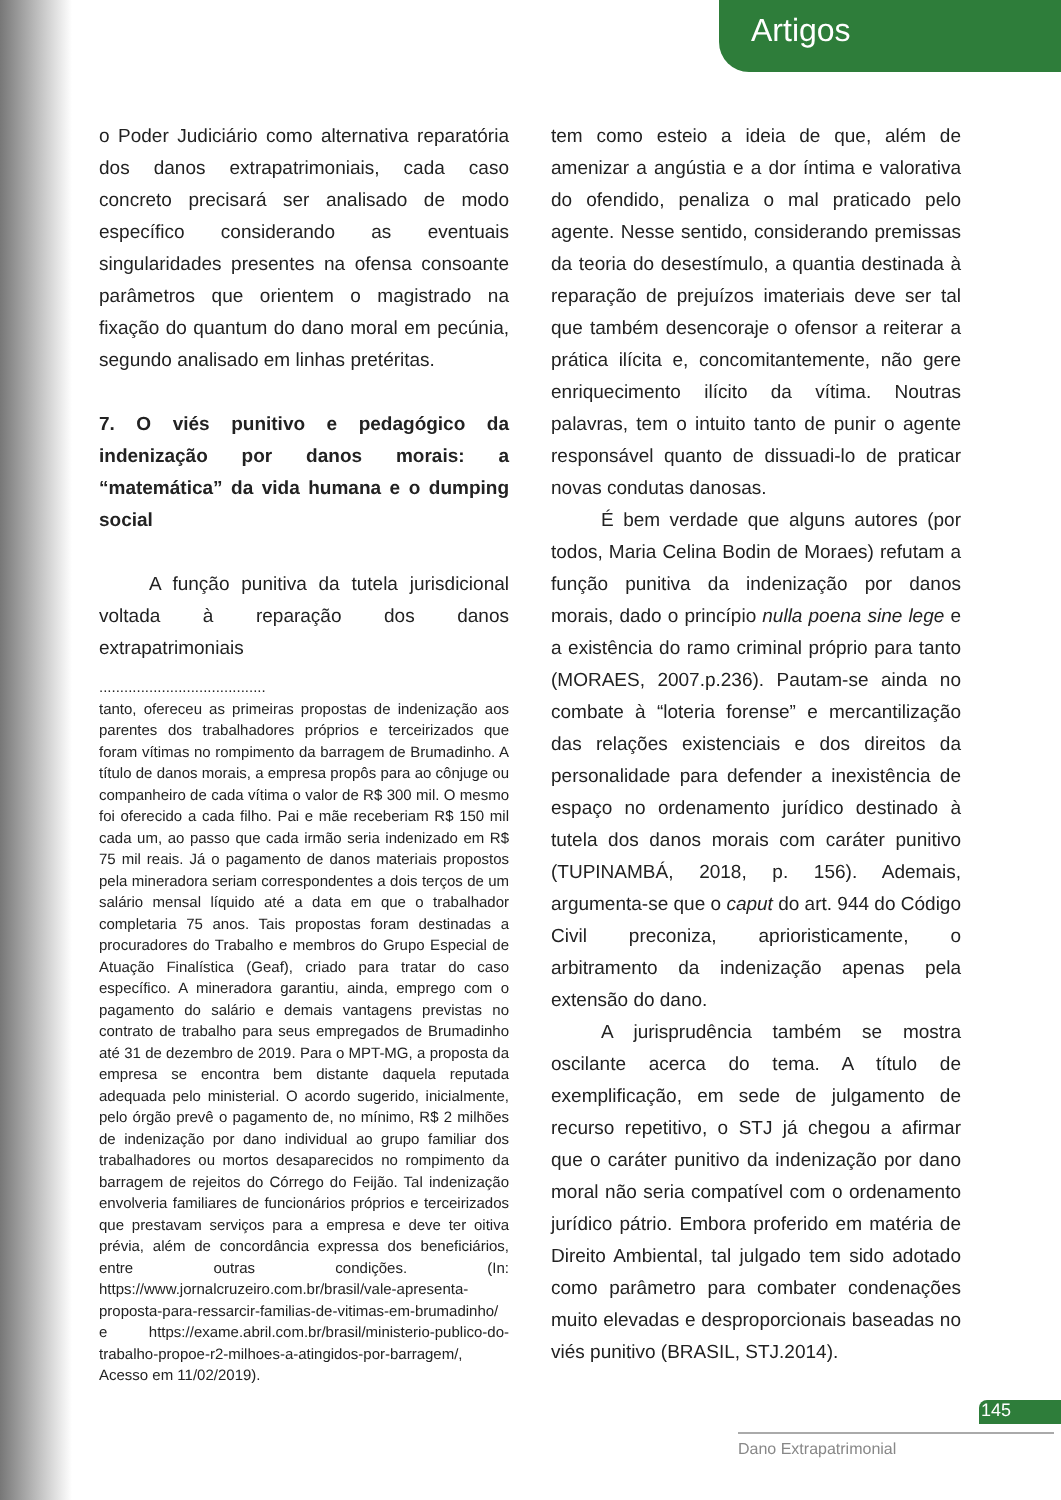Artigos
o Poder Judiciário como alternativa reparatória dos danos extrapatrimoniais, cada caso concreto precisará ser analisado de modo específico considerando as eventuais singularidades presentes na ofensa consoante parâmetros que orientem o magistrado na fixação do quantum do dano moral em pecúnia, segundo analisado em linhas pretéritas.
7. O viés punitivo e pedagógico da indenização por danos morais: a “matemática” da vida humana e o dumping social
A função punitiva da tutela jurisdicional voltada à reparação dos danos extrapatrimoniais
........................................
tanto, ofereceu as primeiras propostas de indenização aos parentes dos trabalhadores próprios e terceirizados que foram vítimas no rompimento da barragem de Brumadinho. A título de danos morais, a empresa propôs para ao cônjuge ou companheiro de cada vítima o valor de R$ 300 mil. O mesmo foi oferecido a cada filho. Pai e mãe receberiam R$ 150 mil cada um, ao passo que cada irmão seria indenizado em R$ 75 mil reais. Já o pagamento de danos materiais propostos pela mineradora seriam correspondentes a dois terços de um salário mensal líquido até a data em que o trabalhador completaria 75 anos. Tais propostas foram destinadas a procuradores do Trabalho e membros do Grupo Especial de Atuação Finalística (Geaf), criado para tratar do caso específico. A mineradora garantiu, ainda, emprego com o pagamento do salário e demais vantagens previstas no contrato de trabalho para seus empregados de Brumadinho até 31 de dezembro de 2019. Para o MPT-MG, a proposta da empresa se encontra bem distante daquela reputada adequada pelo ministerial. O acordo sugerido, inicialmente, pelo órgão prevê o pagamento de, no mínimo, R$ 2 milhões de indenização por dano individual ao grupo familiar dos trabalhadores ou mortos desaparecidos no rompimento da barragem de rejeitos do Córrego do Feijão. Tal indenização envolveria familiares de funcionários próprios e terceirizados que prestavam serviços para a empresa e deve ter oitiva prévia, além de concordância expressa dos beneficiários, entre outras condições. (In: https://www.jornalcruzeiro.com.br/brasil/vale-apresenta-proposta-para-ressarcir-familias-de-vitimas-em-brumadinho/ e https://exame.abril.com.br/brasil/ministerio-publico-do-trabalho-propoe-r2-milhoes-a-atingidos-por-barragem/, Acesso em 11/02/2019).
tem como esteio a ideia de que, além de amenizar a angústia e a dor íntima e valorativa do ofendido, penaliza o mal praticado pelo agente. Nesse sentido, considerando premissas da teoria do desestímulo, a quantia destinada à reparação de prejuízos imateriais deve ser tal que também desencoraje o ofensor a reiterar a prática ilícita e, concomitantemente, não gere enriquecimento ilícito da vítima. Noutras palavras, tem o intuito tanto de punir o agente responsável quanto de dissuadi-lo de praticar novas condutas danosas.
É bem verdade que alguns autores (por todos, Maria Celina Bodin de Moraes) refutam a função punitiva da indenização por danos morais, dado o princípio nulla poena sine lege e a existência do ramo criminal próprio para tanto (MORAES, 2007.p.236). Pautam-se ainda no combate à “loteria forense” e mercantilização das relações existenciais e dos direitos da personalidade para defender a inexistência de espaço no ordenamento jurídico destinado à tutela dos danos morais com caráter punitivo (TUPINAMBÁ, 2018, p. 156). Ademais, argumenta-se que o caput do art. 944 do Código Civil preconiza, aprioristicamente, o arbitramento da indenização apenas pela extensão do dano.
A jurisprudência também se mostra oscilante acerca do tema. A título de exemplificação, em sede de julgamento de recurso repetitivo, o STJ já chegou a afirmar que o caráter punitivo da indenização por dano moral não seria compatível com o ordenamento jurídico pátrio. Embora proferido em matéria de Direito Ambiental, tal julgado tem sido adotado como parâmetro para combater condenações muito elevadas e desproporcionais baseadas no viés punitivo (BRASIL, STJ.2014).
145
Dano Extrapatrimonial